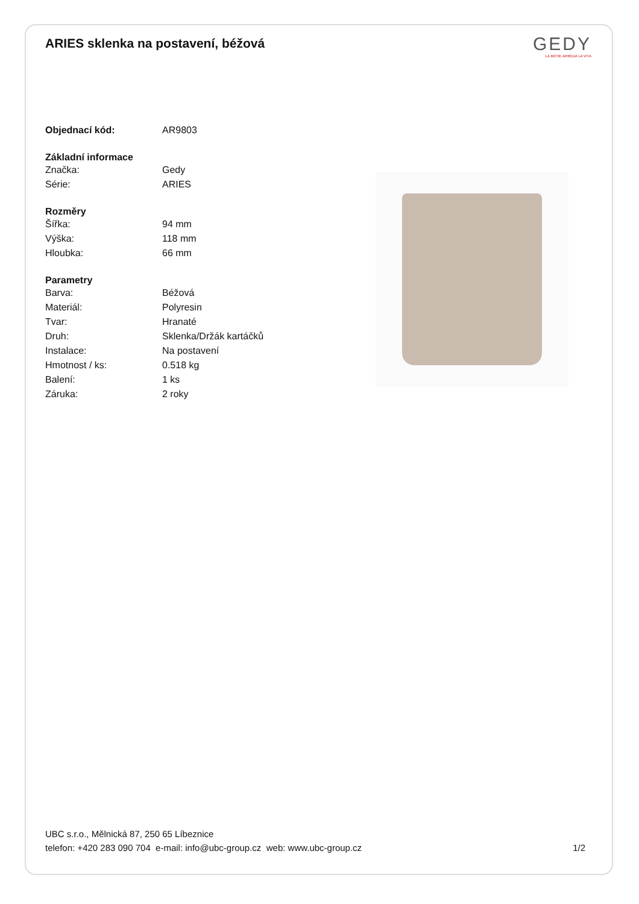ARIES sklenka na postavení, béžová
GEDY
LA BICHE ARREDA LA VITA
| Objednací kód: | AR9803 |
| Základní informace | |
| Značka: | Gedy |
| Série: | ARIES |
| Rozměry | |
| Šířka: | 94 mm |
| Výška: | 118 mm |
| Hloubka: | 66 mm |
| Parametry | |
| Barva: | Béžová |
| Materiál: | Polyresin |
| Tvar: | Hranaté |
| Druh: | Sklenka/Držák kartáčků |
| Instalace: | Na postavení |
| Hmotnost / ks: | 0.518 kg |
| Balení: | 1 ks |
| Záruka: | 2 roky |
UBC s.r.o., Mělnická 87, 250 65 Líbeznice
telefon: +420 283 090 704 e-mail: info@ubc-group.cz web: www.ubc-group.cz 1/2